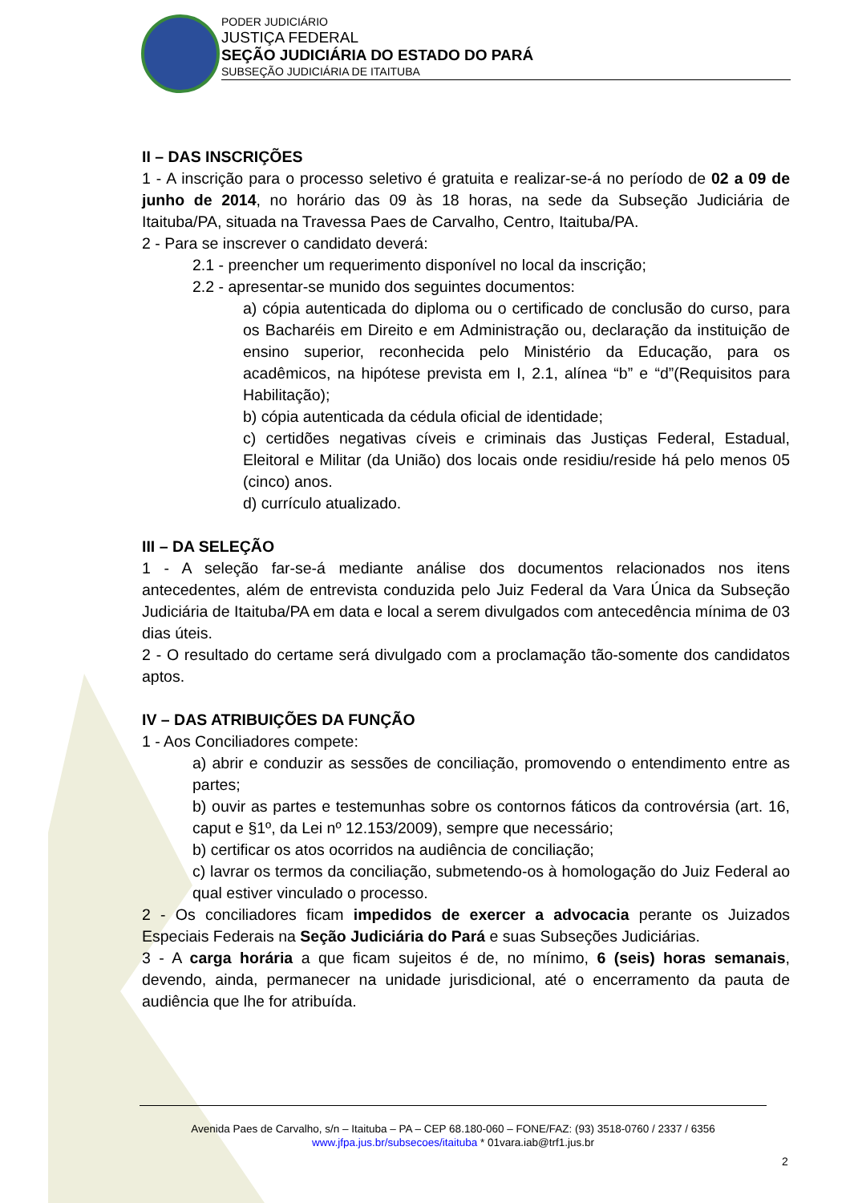PODER JUDICIÁRIO
JUSTIÇA FEDERAL
SEÇÃO JUDICIÁRIA DO ESTADO DO PARÁ
SUBSEÇÃO JUDICIÁRIA DE ITAITUBA
II – DAS INSCRIÇÕES
1 - A inscrição para o processo seletivo é gratuita e realizar-se-á no período de 02 a 09 de junho de 2014, no horário das 09 às 18 horas, na sede da Subseção Judiciária de Itaituba/PA, situada na Travessa Paes de Carvalho, Centro, Itaituba/PA.
2 - Para se inscrever o candidato deverá:
2.1 - preencher um requerimento disponível no local da inscrição;
2.2 - apresentar-se munido dos seguintes documentos:
a) cópia autenticada do diploma ou o certificado de conclusão do curso, para os Bacharéis em Direito e em Administração ou, declaração da instituição de ensino superior, reconhecida pelo Ministério da Educação, para os acadêmicos, na hipótese prevista em I, 2.1, alínea “b” e “d”(Requisitos para Habilitação);
b) cópia autenticada da cédula oficial de identidade;
c) certidões negativas cíveis e criminais das Justiças Federal, Estadual, Eleitoral e Militar (da União) dos locais onde residiu/reside há pelo menos 05 (cinco) anos.
d) currículo atualizado.
III – DA SELEÇÃO
1 - A seleção far-se-á mediante análise dos documentos relacionados nos itens antecedentes, além de entrevista conduzida pelo Juiz Federal da Vara Única da Subseção Judiciária de Itaituba/PA em data e local a serem divulgados com antecedência mínima de 03 dias úteis.
2 - O resultado do certame será divulgado com a proclamação tão-somente dos candidatos aptos.
IV – DAS ATRIBUIÇÕES DA FUNÇÃO
1 - Aos Conciliadores compete:
a) abrir e conduzir as sessões de conciliação, promovendo o entendimento entre as partes;
b) ouvir as partes e testemunhas sobre os contornos fáticos da controvérsia (art. 16, caput e §1º, da Lei nº 12.153/2009), sempre que necessário;
b) certificar os atos ocorridos na audiência de conciliação;
c) lavrar os termos da conciliação, submetendo-os à homologação do Juiz Federal ao qual estiver vinculado o processo.
2 - Os conciliadores ficam impedidos de exercer a advocacia perante os Juizados Especiais Federais na Seção Judiciária do Pará e suas Subseções Judiciárias.
3 - A carga horária a que ficam sujeitos é de, no mínimo, 6 (seis) horas semanais, devendo, ainda, permanecer na unidade jurisdicional, até o encerramento da pauta de audiência que lhe for atribuída.
Avenida Paes de Carvalho, s/n – Itaituba – PA – CEP 68.180-060 – FONE/FAZ: (93) 3518-0760 / 2337 / 6356
www.jfpa.jus.br/subsecoes/itaituba * 01vara.iab@trf1.jus.br
2